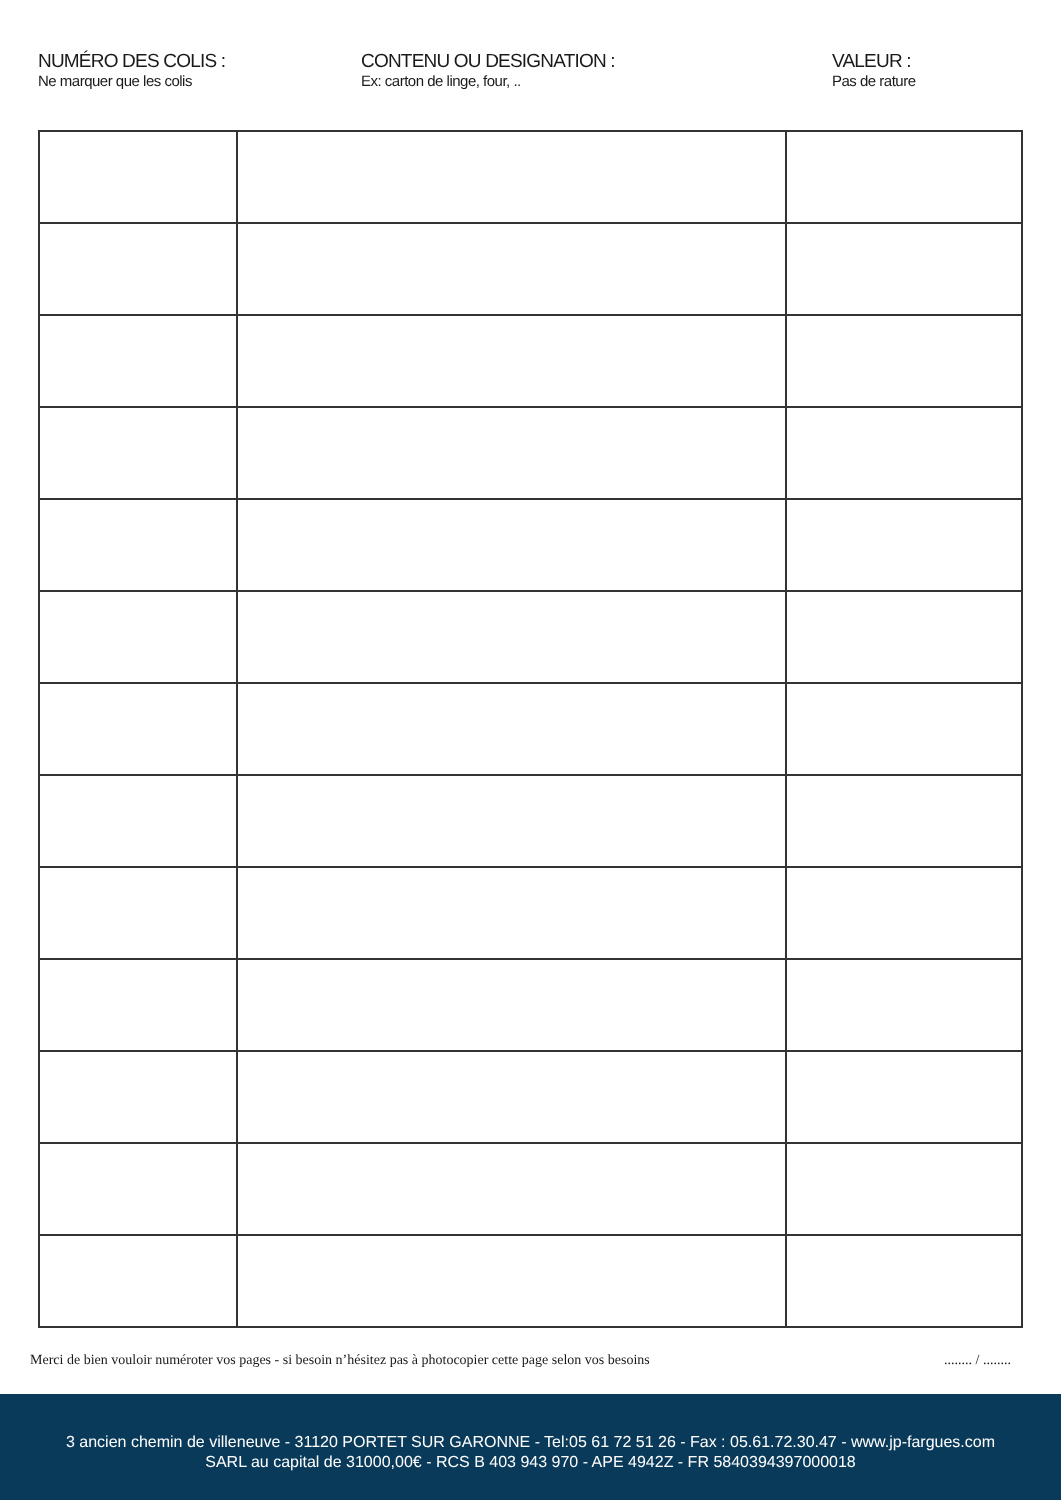NUMÉRO DES COLIS :
Ne marquer que les colis
CONTENU OU DESIGNATION :
Ex: carton de linge, four, ..
VALEUR :
Pas de rature
Merci de bien vouloir numéroter vos pages - si besoin n’hésitez pas à photocopier cette page selon vos besoins........ / ........
3 ancien chemin de villeneuve - 31120 PORTET SUR GARONNE - Tel:05 61 72 51 26 - Fax : 05.61.72.30.47 - www.jp-fargues.com
SARL au capital de 31000,00€ - RCS B 403 943 970 - APE 4942Z - FR 5840394397000018